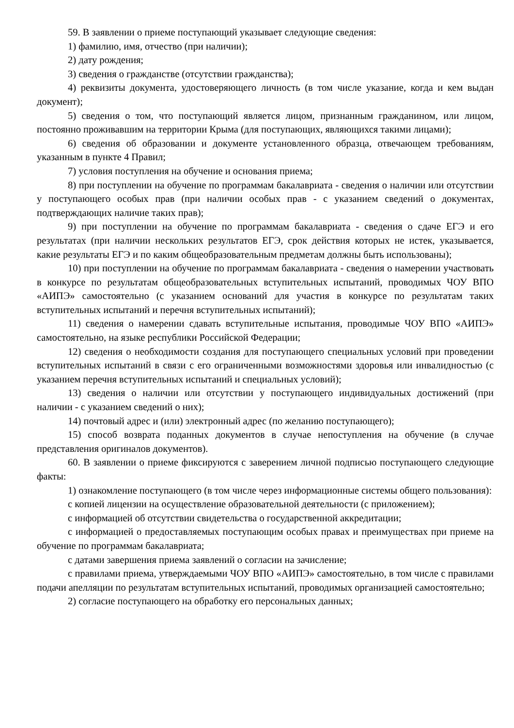59. В заявлении о приеме поступающий указывает следующие сведения:
1) фамилию, имя, отчество (при наличии);
2) дату рождения;
3) сведения о гражданстве (отсутствии гражданства);
4) реквизиты документа, удостоверяющего личность (в том числе указание, когда и кем выдан документ);
5) сведения о том, что поступающий является лицом, признанным гражданином, или лицом, постоянно проживавшим на территории Крыма (для поступающих, являющихся такими лицами);
6) сведения об образовании и документе установленного образца, отвечающем требованиям, указанным в пункте 4 Правил;
7) условия поступления на обучение и основания приема;
8) при поступлении на обучение по программам бакалавриата - сведения о наличии или отсутствии у поступающего особых прав (при наличии особых прав - с указанием сведений о документах, подтверждающих наличие таких прав);
9) при поступлении на обучение по программам бакалавриата - сведения о сдаче ЕГЭ и его результатах (при наличии нескольких результатов ЕГЭ, срок действия которых не истек, указывается, какие результаты ЕГЭ и по каким общеобразовательным предметам должны быть использованы);
10) при поступлении на обучение по программам бакалавриата - сведения о намерении участвовать в конкурсе по результатам общеобразовательных вступительных испытаний, проводимых ЧОУ ВПО «АИПЭ» самостоятельно (с указанием оснований для участия в конкурсе по результатам таких вступительных испытаний и перечня вступительных испытаний);
11) сведения о намерении сдавать вступительные испытания, проводимые ЧОУ ВПО «АИПЭ» самостоятельно, на языке республики Российской Федерации;
12) сведения о необходимости создания для поступающего специальных условий при проведении вступительных испытаний в связи с его ограниченными возможностями здоровья или инвалидностью (с указанием перечня вступительных испытаний и специальных условий);
13) сведения о наличии или отсутствии у поступающего индивидуальных достижений (при наличии - с указанием сведений о них);
14) почтовый адрес и (или) электронный адрес (по желанию поступающего);
15) способ возврата поданных документов в случае непоступления на обучение (в случае представления оригиналов документов).
60. В заявлении о приеме фиксируются с заверением личной подписью поступающего следующие факты:
1) ознакомление поступающего (в том числе через информационные системы общего пользования):
с копией лицензии на осуществление образовательной деятельности (с приложением);
с информацией об отсутствии свидетельства о государственной аккредитации;
с информацией о предоставляемых поступающим особых правах и преимуществах при приеме на обучение по программам бакалавриата;
с датами завершения приема заявлений о согласии на зачисление;
с правилами приема, утверждаемыми ЧОУ ВПО «АИПЭ» самостоятельно, в том числе с правилами подачи апелляции по результатам вступительных испытаний, проводимых организацией самостоятельно;
2) согласие поступающего на обработку его персональных данных;